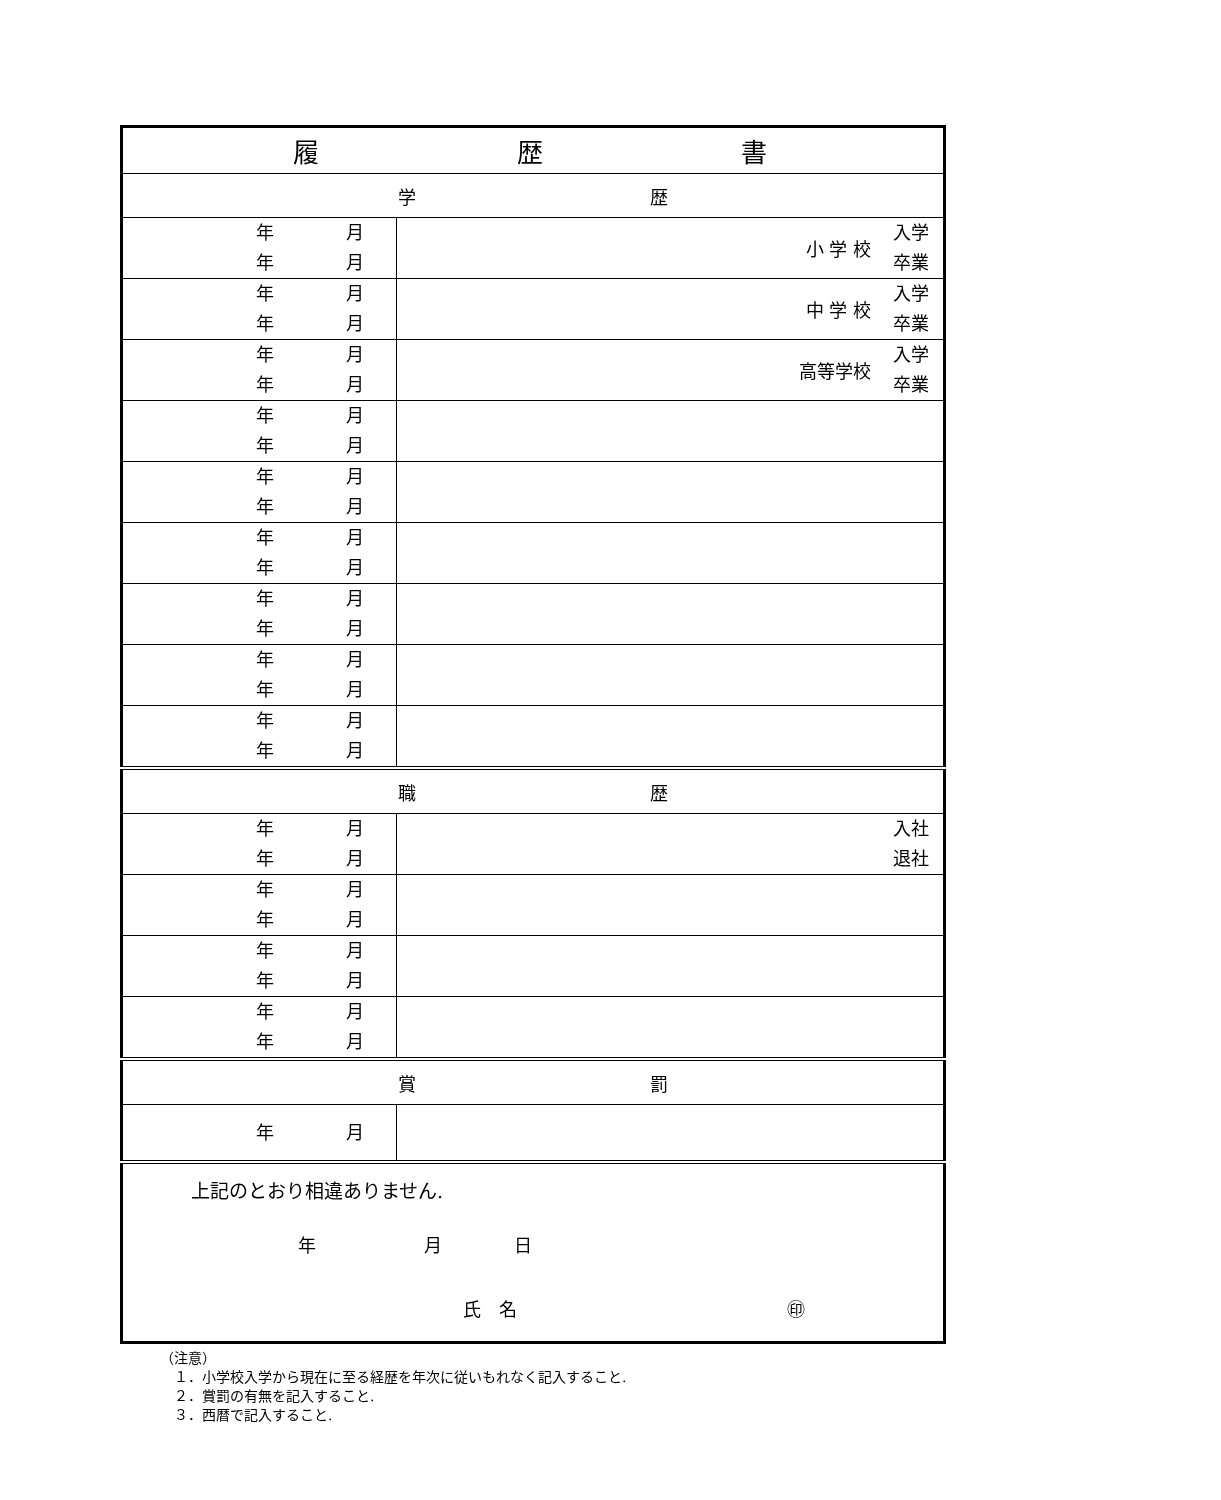| 履 歴 書 | |
| --- | --- |
| 学 歴 | |
| 年 月 年 月 | 小 学 校 入学 卒業 |
| 年 月 年 月 | 中 学 校 入学 卒業 |
| 年 月 年 月 | 高等学校 入学 卒業 |
| 年 月 年 月 | |
| 年 月 年 月 | |
| 年 月 年 月 | |
| 年 月 年 月 | |
| 年 月 年 月 | |
| 年 月 年 月 | |
| 職 歴 | |
| 年 月 年 月 | 入社 退社 |
| 年 月 年 月 | |
| 年 月 年 月 | |
| 年 月 年 月 | |
| 賞 罰 | |
| 年 月 | |
| 上記のとおり相違ありません. 年 月 日 氏 名 ㊞ | |
（注意）
　１．小学校入学から現在に至る経歴を年次に従いもれなく記入すること.
　２．賞罰の有無を記入すること.
　３．西暦で記入すること.